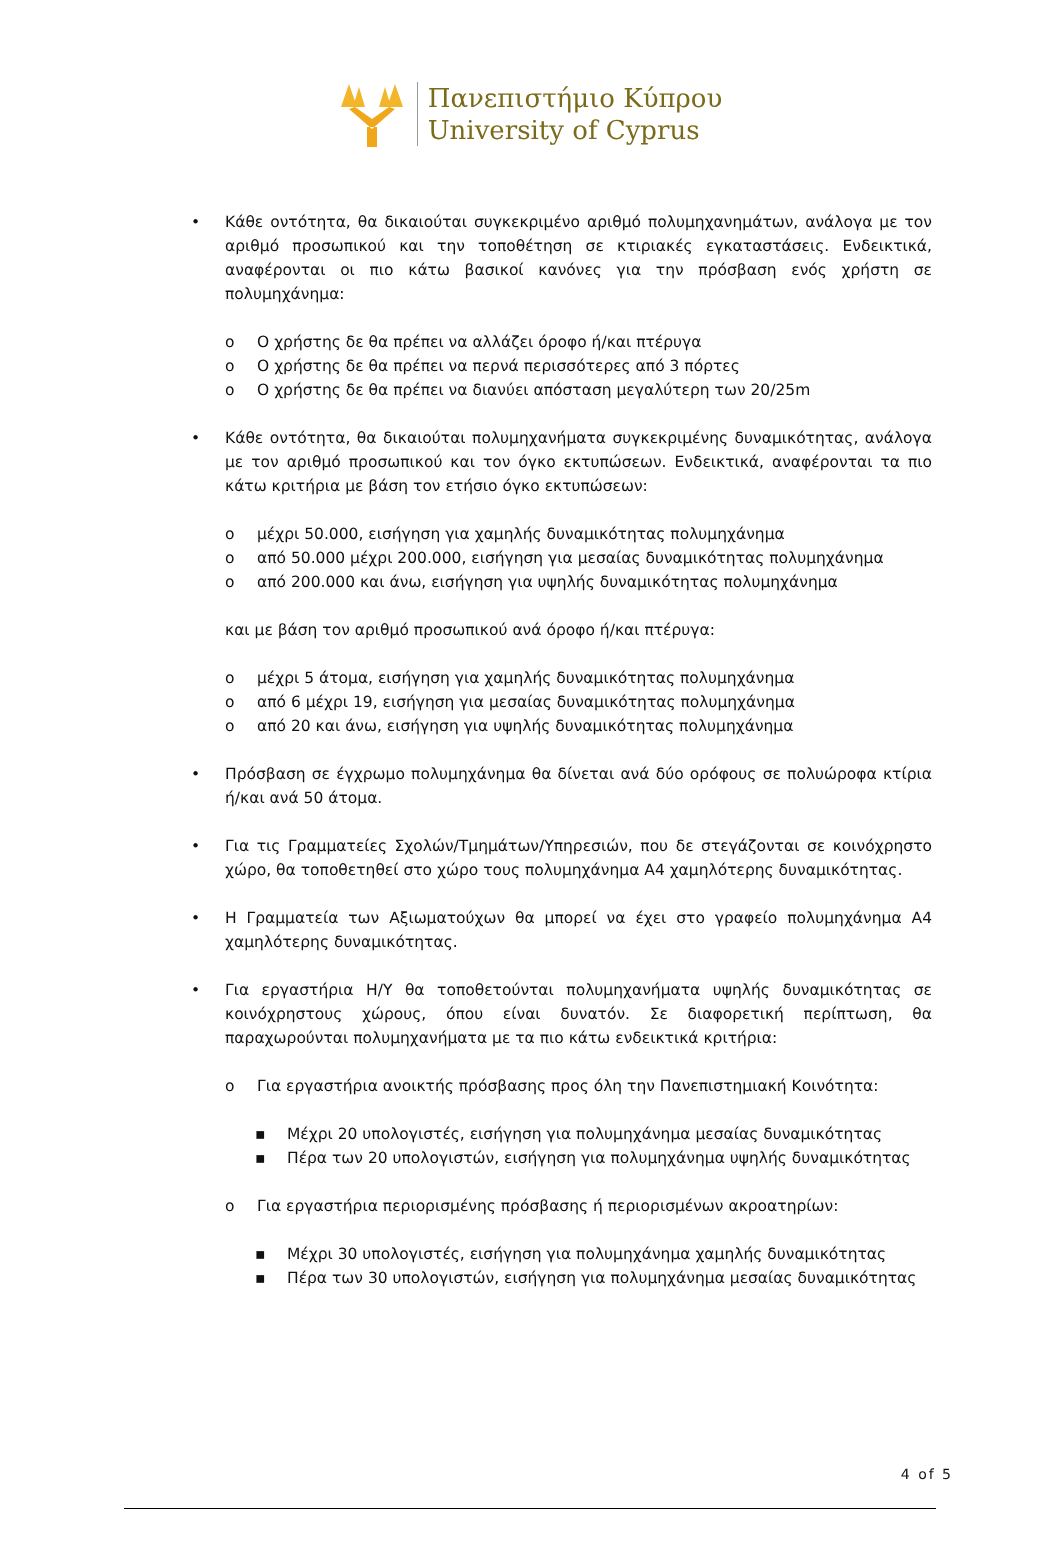Πανεπιστήμιο Κύπρου
University of Cyprus
• Κάθε οντότητα, θα δικαιούται συγκεκριμένο αριθμό πολυμηχανημάτων, ανάλογα με τον αριθμό προσωπικού και την τοποθέτηση σε κτιριακές εγκαταστάσεις. Ενδεικτικά, αναφέρονται οι πιο κάτω βασικοί κανόνες για την πρόσβαση ενός χρήστη σε πολυμηχάνημα:
o Ο χρήστης δε θα πρέπει να αλλάζει όροφο ή/και πτέρυγα
o Ο χρήστης δε θα πρέπει να περνά περισσότερες από 3 πόρτες
o Ο χρήστης δε θα πρέπει να διανύει απόσταση μεγαλύτερη των 20/25m
• Κάθε οντότητα, θα δικαιούται πολυμηχανήματα συγκεκριμένης δυναμικότητας, ανάλογα με τον αριθμό προσωπικού και τον όγκο εκτυπώσεων. Ενδεικτικά, αναφέρονται τα πιο κάτω κριτήρια με βάση τον ετήσιο όγκο εκτυπώσεων:
o μέχρι 50.000, εισήγηση για χαμηλής δυναμικότητας πολυμηχάνημα
o από 50.000 μέχρι 200.000, εισήγηση για μεσαίας δυναμικότητας πολυμηχάνημα
o από 200.000 και άνω, εισήγηση για υψηλής δυναμικότητας πολυμηχάνημα
και με βάση τον αριθμό προσωπικού ανά όροφο ή/και πτέρυγα:
o μέχρι 5 άτομα, εισήγηση για χαμηλής δυναμικότητας πολυμηχάνημα
o από 6 μέχρι 19, εισήγηση για μεσαίας δυναμικότητας πολυμηχάνημα
o από 20 και άνω, εισήγηση για υψηλής δυναμικότητας πολυμηχάνημα
• Πρόσβαση σε έγχρωμο πολυμηχάνημα θα δίνεται ανά δύο ορόφους σε πολυώροφα κτίρια ή/και ανά 50 άτομα.
• Για τις Γραμματείες Σχολών/Τμημάτων/Υπηρεσιών, που δε στεγάζονται σε κοινόχρηστο χώρο, θα τοποθετηθεί στο χώρο τους πολυμηχάνημα Α4 χαμηλότερης δυναμικότητας.
• Η Γραμματεία των Αξιωματούχων θα μπορεί να έχει στο γραφείο πολυμηχάνημα Α4 χαμηλότερης δυναμικότητας.
• Για εργαστήρια Η/Υ θα τοποθετούνται πολυμηχανήματα υψηλής δυναμικότητας σε κοινόχρηστους χώρους, όπου είναι δυνατόν. Σε διαφορετική περίπτωση, θα παραχωρούνται πολυμηχανήματα με τα πιο κάτω ενδεικτικά κριτήρια:
o Για εργαστήρια ανοικτής πρόσβασης προς όλη την Πανεπιστημιακή Κοινότητα:
▪ Μέχρι 20 υπολογιστές, εισήγηση για πολυμηχάνημα μεσαίας δυναμικότητας
▪ Πέρα των 20 υπολογιστών, εισήγηση για πολυμηχάνημα υψηλής δυναμικότητας
o Για εργαστήρια περιορισμένης πρόσβασης ή περιορισμένων ακροατηρίων:
▪ Μέχρι 30 υπολογιστές, εισήγηση για πολυμηχάνημα χαμηλής δυναμικότητας
▪ Πέρα των 30 υπολογιστών, εισήγηση για πολυμηχάνημα μεσαίας δυναμικότητας
4 of 5